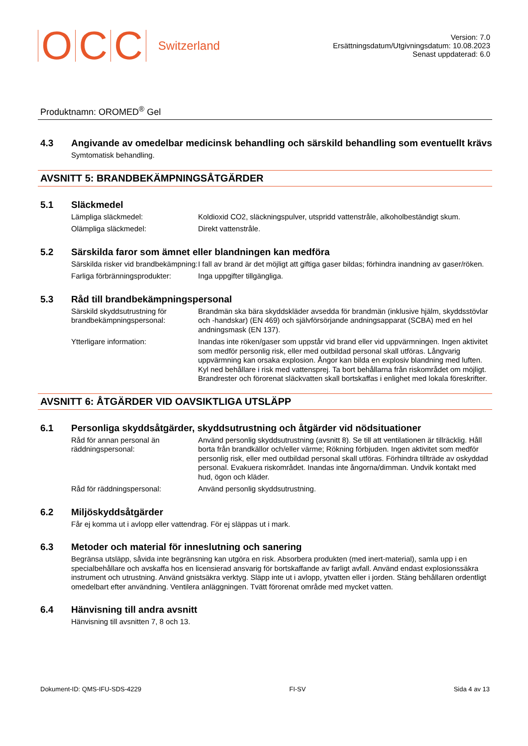O C C Switzerland
Version: 7.0
Ersättningsdatum/Utgivningsdatum: 10.08.2023
Senast uppdaterad: 6.0
Produktnamn: OROMED<sup>®</sup> Gel
4.3 Angivande av omedelbar medicinsk behandling och särskild behandling som eventuellt krävs
Symtomatisk behandling.
AVSNITT 5: BRANDBEKÄMPNINGSÅTGÄRDER
5.1 Släckmedel
Lämpliga släckmedel: Koldioxid CO2, släckningspulver, utspridd vattenstråle, alkoholbeständigt skum.
Olämpliga släckmedel: Direkt vattenstråle.
5.2 Särskilda faror som ämnet eller blandningen kan medföra
Särskilda risker vid brandbekämpning:
I fall av brand är det möjligt att giftiga gaser bildas; förhindra inandning av gaser/röken.
Farliga förbränningsprodukter:
Inga uppgifter tillgängliga.
5.3 Råd till brandbekämpningspersonal
Särskild skyddsutrustning för brandbekämpningspersonal:
Brandmän ska bära skyddskläder avsedda för brandmän (inklusive hjälm, skyddsstövlar och -handskar) (EN 469) och självförsörjande andningsapparat (SCBA) med en hel andningsmask (EN 137).
Ytterligare information: Inandas inte röken/gaser som uppstår vid brand eller vid uppvärmningen. Ingen aktivitet som medför personlig risk, eller med outbildad personal skall utföras. Långvarig uppvärmning kan orsaka explosion. Ångor kan bilda en explosiv blandning med luften. Kyl ned behållare i risk med vattensprej. Ta bort behållarna från riskområdet om möjligt. Brandrester och förorenat släckvatten skall bortskaffas i enlighet med lokala föreskrifter.
AVSNITT 6: ÅTGÄRDER VID OAVSIKTLIGA UTSLÄPP
6.1 Personliga skyddsåtgärder, skyddsutrustning och åtgärder vid nödsituationer
Råd för annan personal än räddningspersonal:
Använd personlig skyddsutrustning (avsnitt 8). Se till att ventilationen är tillräcklig. Håll borta från brandkällor och/eller värme; Rökning förbjuden. Ingen aktivitet som medför personlig risk, eller med outbildad personal skall utföras. Förhindra tillträde av oskyddad personal. Evakuera riskområdet. Inandas inte ångorna/dimman. Undvik kontakt med hud, ögon och kläder.
Råd för räddningspersonal: Använd personlig skyddsutrustning.
6.2 Miljöskyddsåtgärder
Får ej komma ut i avlopp eller vattendrag. För ej släppas ut i mark.
6.3 Metoder och material för inneslutning och sanering
Begränsa utsläpp, såvida inte begränsning kan utgöra en risk. Absorbera produkten (med inert-material), samla upp i en specialbehållare och avskaffa hos en licensierad ansvarig för bortskaffande av farligt avfall. Använd endast explosionssäkra instrument och utrustning. Använd gnistsäkra verktyg. Släpp inte ut i avlopp, ytvatten eller i jorden. Stäng behållaren ordentligt omedelbart efter användning. Ventilera anläggningen. Tvätt förorenat område med mycket vatten.
6.4 Hänvisning till andra avsnitt
Hänvisning till avsnitten 7, 8 och 13.
Dokument-ID: QMS-IFU-SDS-4229 FI-SV Sida 4 av 13